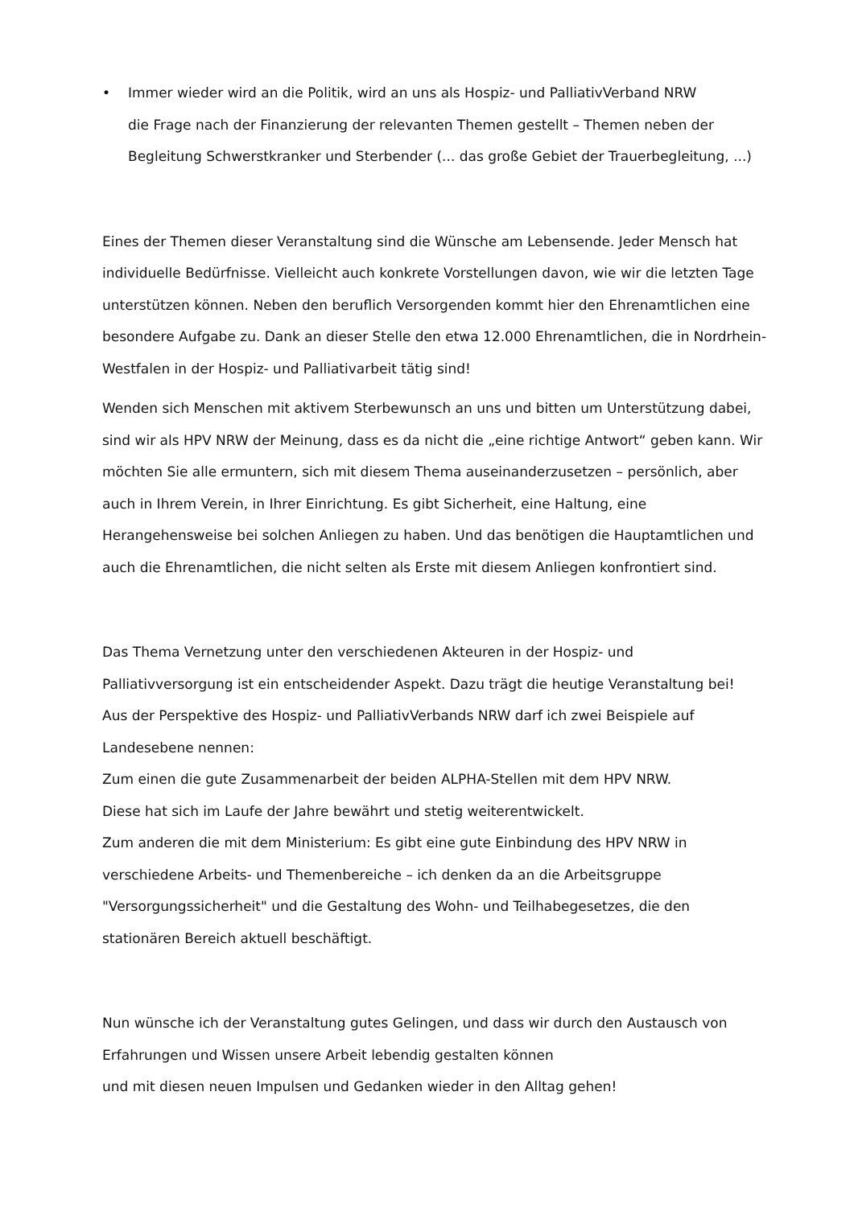• Immer wieder wird an die Politik, wird an uns als Hospiz- und PalliativVerband NRW
die Frage nach der Finanzierung der relevanten Themen gestellt – Themen neben der Begleitung Schwerstkranker und Sterbender (... das große Gebiet der Trauerbegleitung, ...)
Eines der Themen dieser Veranstaltung sind die Wünsche am Lebensende. Jeder Mensch hat individuelle Bedürfnisse. Vielleicht auch konkrete Vorstellungen davon, wie wir die letzten Tage unterstützen können. Neben den beruflich Versorgenden kommt hier den Ehrenamtlichen eine besondere Aufgabe zu. Dank an dieser Stelle den etwa 12.000 Ehrenamtlichen, die in Nordrhein-Westfalen in der Hospiz- und Palliativarbeit tätig sind!
Wenden sich Menschen mit aktivem Sterbewunsch an uns und bitten um Unterstützung dabei, sind wir als HPV NRW der Meinung, dass es da nicht die „eine richtige Antwort“ geben kann. Wir möchten Sie alle ermuntern, sich mit diesem Thema auseinanderzusetzen – persönlich, aber auch in Ihrem Verein, in Ihrer Einrichtung. Es gibt Sicherheit, eine Haltung, eine Herangehensweise bei solchen Anliegen zu haben. Und das benötigen die Hauptamtlichen und auch die Ehrenamtlichen, die nicht selten als Erste mit diesem Anliegen konfrontiert sind.
Das Thema Vernetzung unter den verschiedenen Akteuren in der Hospiz- und
Palliativversorgung ist ein entscheidender Aspekt. Dazu trägt die heutige Veranstaltung bei!
Aus der Perspektive des Hospiz- und PalliativVerbands NRW darf ich zwei Beispiele auf
Landesebene nennen:
Zum einen die gute Zusammenarbeit der beiden ALPHA-Stellen mit dem HPV NRW.
Diese hat sich im Laufe der Jahre bewährt und stetig weiterentwickelt.
Zum anderen die mit dem Ministerium: Es gibt eine gute Einbindung des HPV NRW in
verschiedene Arbeits- und Themenbereiche – ich denken da an die Arbeitsgruppe
"Versorgungssicherheit" und die Gestaltung des Wohn- und Teilhabegesetzes, die den
stationären Bereich aktuell beschäftigt.
Nun wünsche ich der Veranstaltung gutes Gelingen, und dass wir durch den Austausch von
Erfahrungen und Wissen unsere Arbeit lebendig gestalten können
und mit diesen neuen Impulsen und Gedanken wieder in den Alltag gehen!